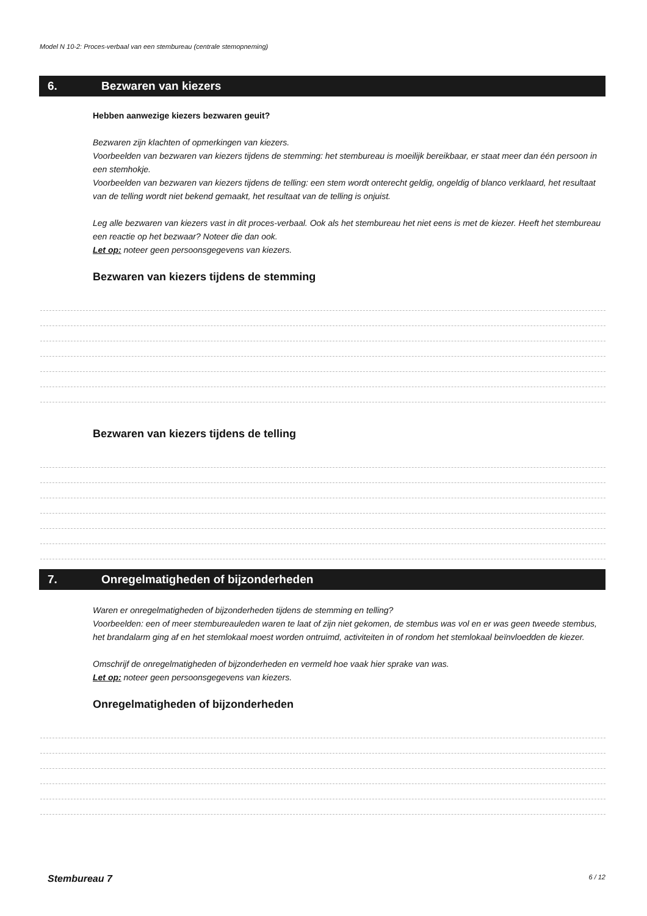Model N 10-2: Proces-verbaal van een stembureau (centrale stemopneming)
6. Bezwaren van kiezers
Hebben aanwezige kiezers bezwaren geuit?
Bezwaren zijn klachten of opmerkingen van kiezers.
Voorbeelden van bezwaren van kiezers tijdens de stemming: het stembureau is moeilijk bereikbaar, er staat meer dan één persoon in een stemhokje.
Voorbeelden van bezwaren van kiezers tijdens de telling: een stem wordt onterecht geldig, ongeldig of blanco verklaard, het resultaat van de telling wordt niet bekend gemaakt, het resultaat van de telling is onjuist.
Leg alle bezwaren van kiezers vast in dit proces-verbaal. Ook als het stembureau het niet eens is met de kiezer. Heeft het stembureau een reactie op het bezwaar? Noteer die dan ook.
Let op: noteer geen persoonsgegevens van kiezers.
Bezwaren van kiezers tijdens de stemming
Bezwaren van kiezers tijdens de telling
7. Onregelmatigheden of bijzonderheden
Waren er onregelmatigheden of bijzonderheden tijdens de stemming en telling?
Voorbeelden: een of meer stembureauleden waren te laat of zijn niet gekomen, de stembus was vol en er was geen tweede stembus, het brandalarm ging af en het stemlokaal moest worden ontruimd, activiteiten in of rondom het stemlokaal beïnvloedden de kiezer.
Omschrijf de onregelmatigheden of bijzonderheden en vermeld hoe vaak hier sprake van was.
Let op: noteer geen persoonsgegevens van kiezers.
Onregelmatigheden of bijzonderheden
Stembureau 7 6 / 12